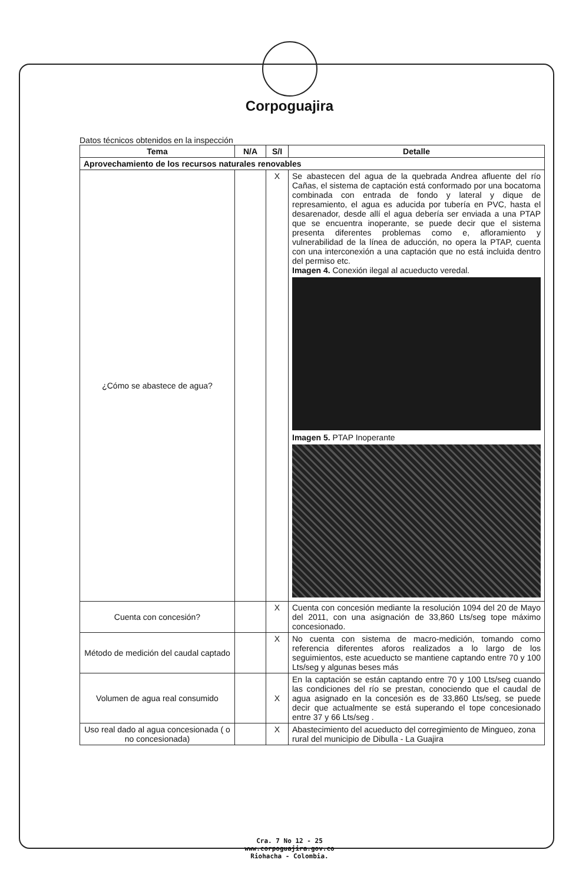Corpoguajira
Datos técnicos obtenidos en la inspección
| Tema | N/A | S/I | Detalle |
| --- | --- | --- | --- |
| Aprovechamiento de los recursos naturales renovables | | | |
| ¿Cómo se abastece de agua? | | X | Se abastecen del agua de la quebrada Andrea afluente del río Cañas, el sistema de captación está conformado por una bocatoma combinada con entrada de fondo y lateral y dique de represamiento, el agua es aducida por tubería en PVC, hasta el desarenador, desde allí el agua debería ser enviada a una PTAP que se encuentra inoperante, se puede decir que el sistema presenta diferentes problemas como e, afloramiento y vulnerabilidad de la línea de aducción, no opera la PTAP, cuenta con una interconexión a una captación que no está incluida dentro del permiso etc. Imagen 4. Conexión ilegal al acueducto veredal. Imagen 5. PTAP Inoperante |
| Cuenta con concesión? | | X | Cuenta con concesión mediante la resolución 1094 del 20 de Mayo del 2011, con una asignación de 33,860 Lts/seg tope máximo concesionado. |
| Método de medición del caudal captado | | X | No cuenta con sistema de macro-medición, tomando como referencia diferentes aforos realizados a lo largo de los seguimientos, este acueducto se mantiene captando entre 70 y 100 Lts/seg y algunas beses más |
| Volumen de agua real consumido | | X | En la captación se están captando entre 70 y 100 Lts/seg cuando las condiciones del río se prestan, conociendo que el caudal de agua asignado en la concesión es de 33,860 Lts/seg, se puede decir que actualmente se está superando el tope concesionado entre 37 y 66 Lts/seg . |
| Uso real dado al agua concesionada ( o no concesionada) | | X | Abastecimiento del acueducto del corregimiento de Mingueo, zona rural del municipio de Dibulla - La Guajira |
Cra. 7 No 12 - 25
www.corpoguajira.gov.co
Riohacha - Colombia.